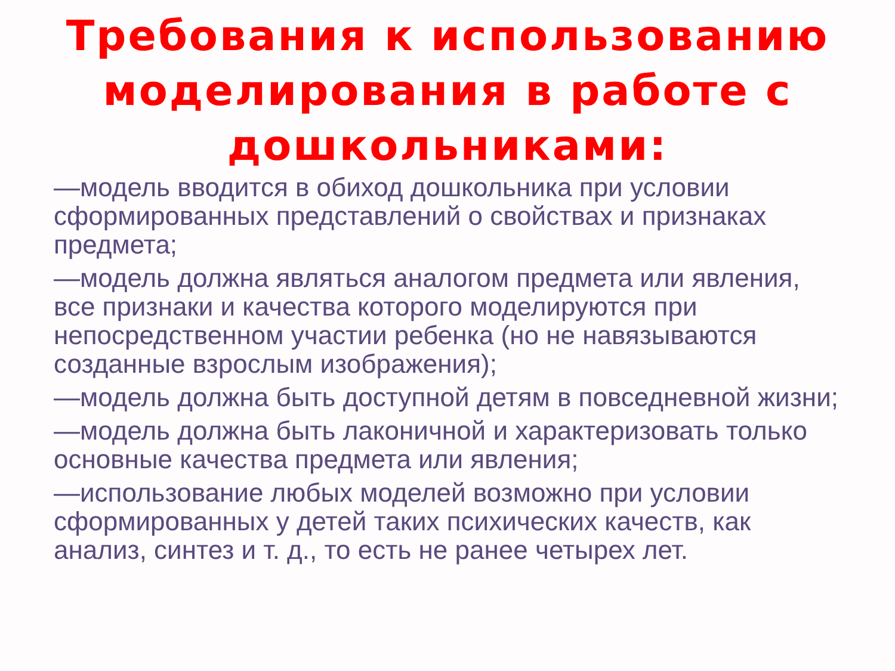Требования к использованию моделирования в работе с дошкольниками:
—модель вводится в обиход дошкольника при условии сформированных представлений о свойствах и признаках предмета;
—модель должна являться аналогом предмета или явления, все признаки и качества которого моделируются при непосредственном участии ребенка (но не навязываются созданные взрослым изображения);
—модель должна быть доступной детям в повседневной жизни;
—модель должна быть лаконичной и характеризовать только основные качества предмета или явления;
—использование любых моделей возможно при условии сформированных у детей таких психических качеств, как анализ, синтез и т. д., то есть не ранее четырех лет.